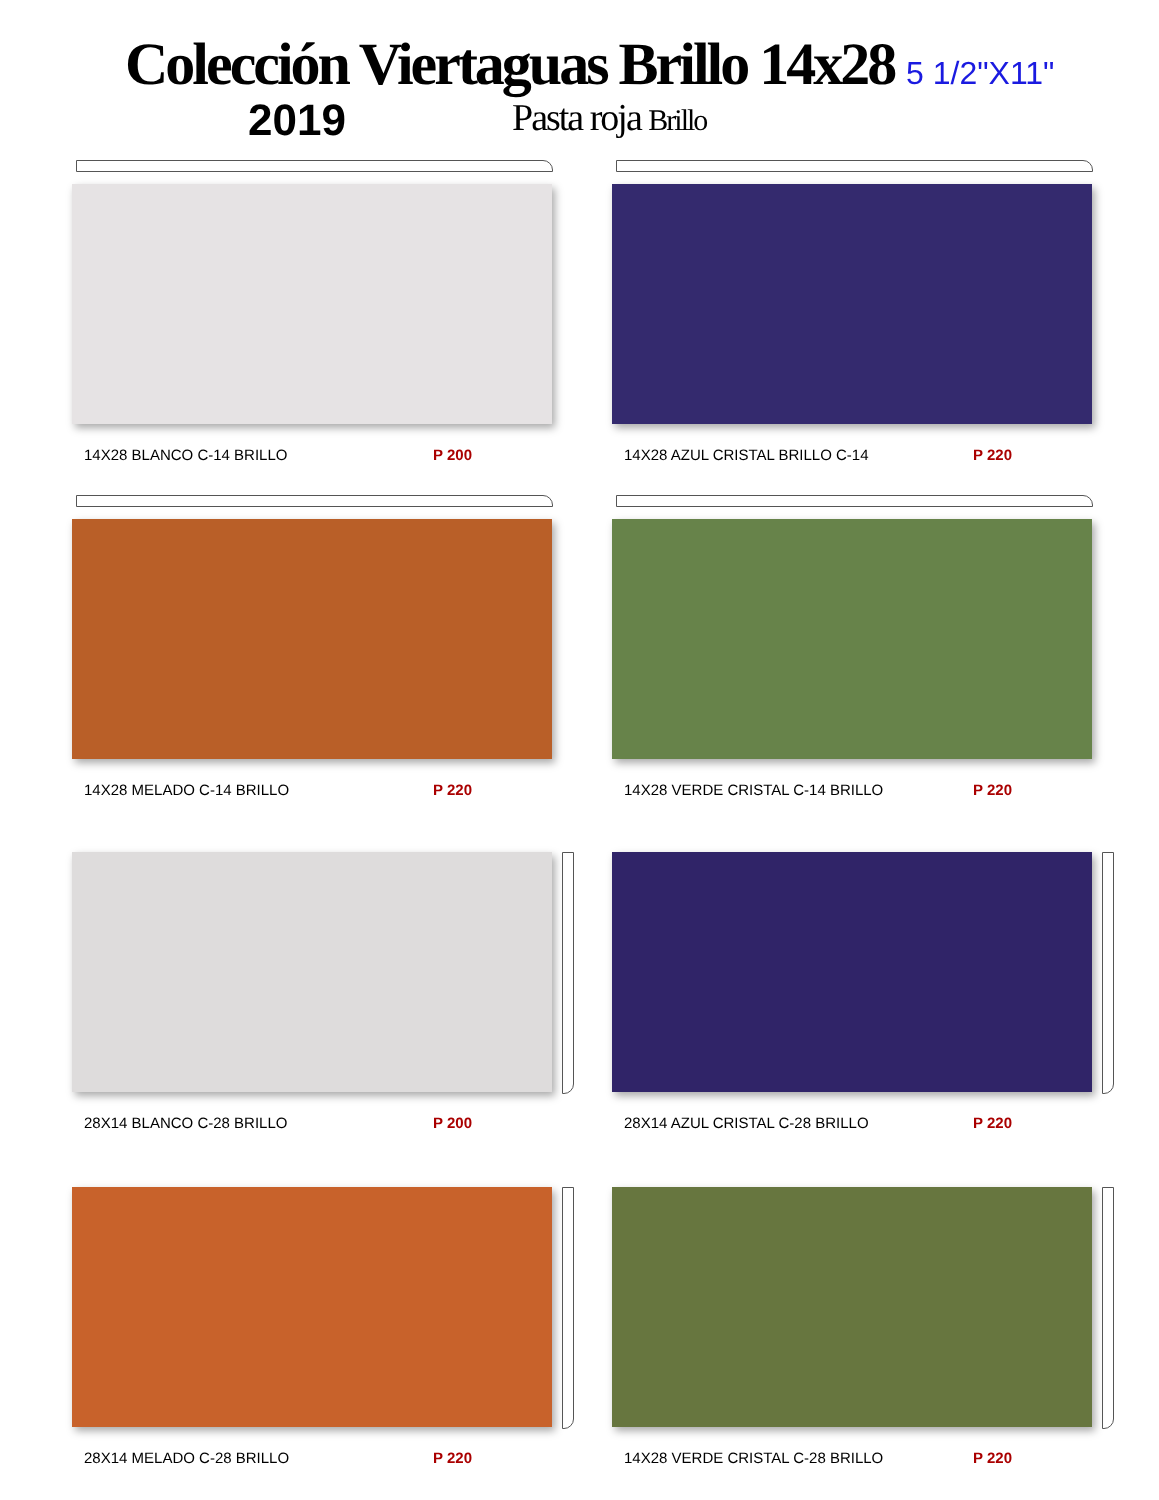Colección Viertaguas Brillo 14x28
2019 Pasta roja Brillo
5 1/2"X11"
14X28 BLANCO C-14 BRILLO P 200
14X28 AZUL CRISTAL BRILLO C-14 P 220
14X28 MELADO C-14 BRILLO P 220
14X28 VERDE CRISTAL C-14 BRILLO P 220
28X14 BLANCO C-28 BRILLO P 200
28X14 AZUL CRISTAL C-28 BRILLO P 220
28X14 MELADO C-28 BRILLO P 220
14X28 VERDE CRISTAL C-28 BRILLO P 220